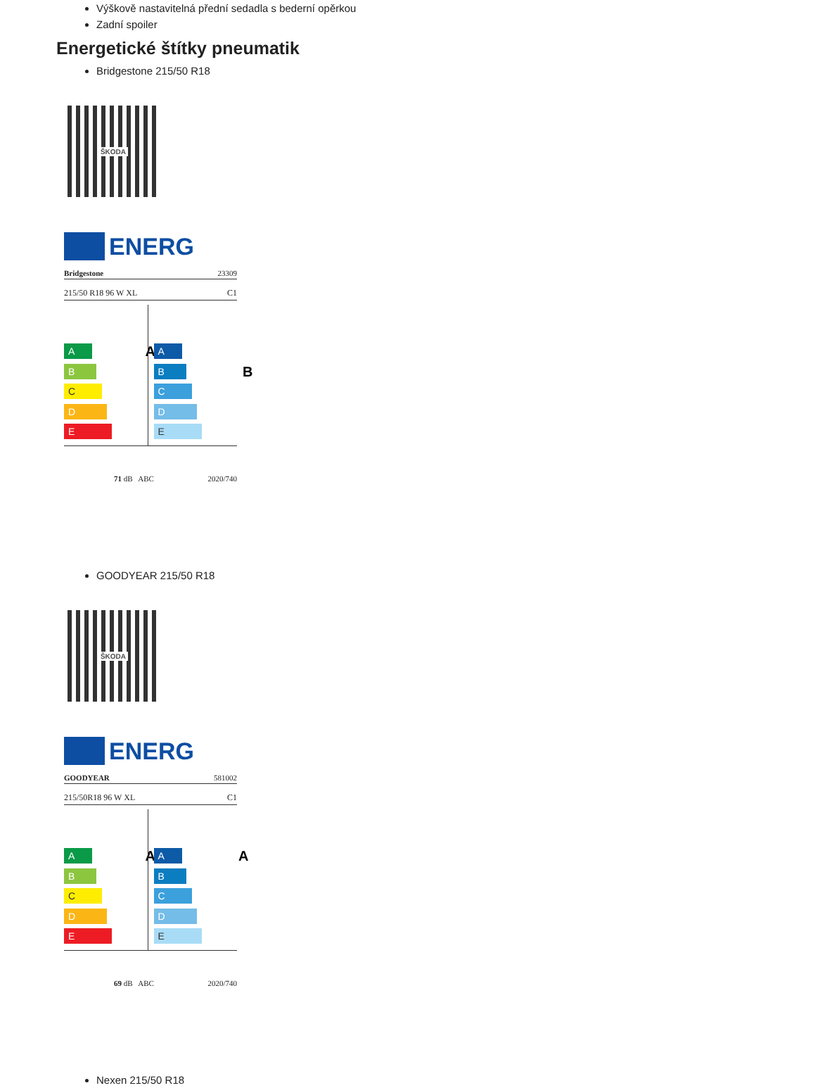Výškově nastavitelná přední sedadla s bederní opěrkou
Zadní spoiler
Energetické štítky pneumatik
Bridgestone 215/50 R18
ŠKODA
ENERG
Bridgestone 23309
215/50 R18 96 W XL C1
A A
B
C
D
E
A
B B
C
D
E
71 dB ABC 2020/740
GOODYEAR 215/50 R18
ŠKODA
ENERG
GOODYEAR 581002
215/50R18 96 W XL C1
A A
B
C
D
E
A A
B
C
D
E
69 dB ABC 2020/740
Nexen 215/50 R18